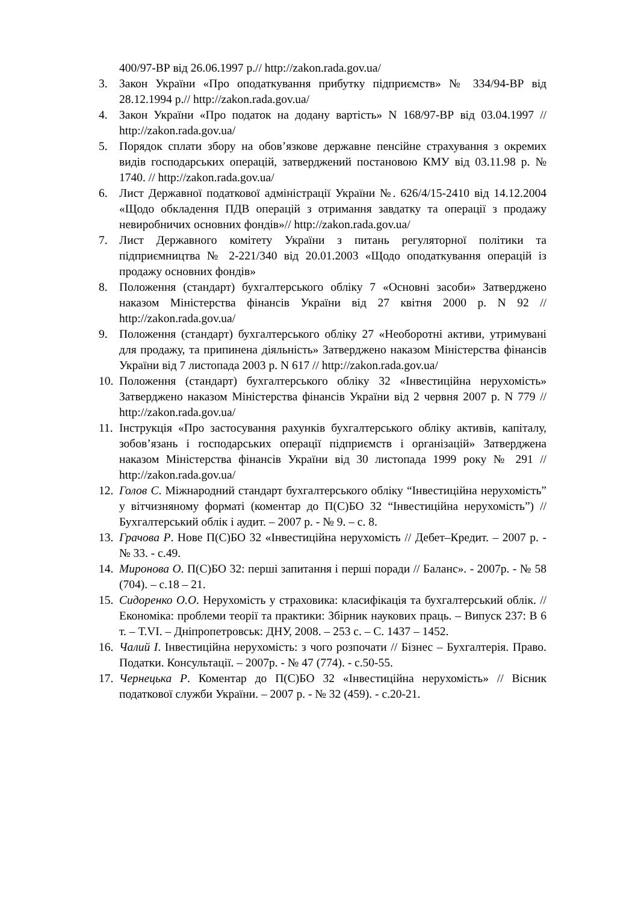400/97-ВР від 26.06.1997 р.// http://zakon.rada.gov.ua/
3. Закон України «Про оподаткування прибутку підприємств» № 334/94-ВР від 28.12.1994 р.// http://zakon.rada.gov.ua/
4. Закон України «Про податок на додану вартість» N 168/97-ВР від 03.04.1997 // http://zakon.rada.gov.ua/
5. Порядок сплати збору на обов’язкове державне пенсійне страхування з окремих видів господарських операцій, затверджений постановою КМУ від 03.11.98 р. № 1740. // http://zakon.rada.gov.ua/
6. Лист Державної податкової адміністрації України №. 626/4/15-2410 від 14.12.2004 «Щодо обкладення ПДВ операцій з отримання завдатку та операції з продажу невиробничих основних фондів»// http://zakon.rada.gov.ua/
7. Лист Державного комітету України з питань регуляторної політики та підприємництва № 2-221/340 від 20.01.2003 «Щодо оподаткування операцій із продажу основних фондів»
8. Положення (стандарт) бухгалтерського обліку 7 «Основні засоби» Затверджено наказом Міністерства фінансів України від 27 квітня 2000 р. N 92 // http://zakon.rada.gov.ua/
9. Положення (стандарт) бухгалтерського обліку 27 «Необоротні активи, утримувані для продажу, та припинена діяльність» Затверджено наказом Міністерства фінансів України від 7 листопада 2003 р. N 617 // http://zakon.rada.gov.ua/
10. Положення (стандарт) бухгалтерського обліку 32 «Інвестиційна нерухомість» Затверджено наказом Міністерства фінансів України від 2 червня 2007 р. N 779 // http://zakon.rada.gov.ua/
11. Інструкція «Про застосування рахунків бухгалтерського обліку активів, капіталу, зобов’язань і господарських операції підприємств і організацій» Затверджена наказом Міністерства фінансів України від 30 листопада 1999 року № 291 // http://zakon.rada.gov.ua/
12. Голов С. Міжнародний стандарт бухгалтерського обліку “Інвестиційна нерухомість” у вітчизняному форматі (коментар до П(С)БО 32 “Інвестиційна нерухомість”) // Бухгалтерський облік і аудит. – 2007 р. - № 9. – с. 8.
13. Грачова Р. Нове П(С)БО 32 «Інвестиційна нерухомість // Дебет–Кредит. – 2007 р. - № 33. - с.49.
14. Миронова О. П(С)БО 32: перші запитання і перші поради // Баланс». - 2007р. - № 58 (704). – с.18 – 21.
15. Сидоренко О.О. Нерухомість у страховика: класифікація та бухгалтерський облік. //Економіка: проблеми теорії та практики: Збірник наукових праць. – Випуск 237: В 6 т. – Т.VI. – Дніпропетровськ: ДНУ, 2008. – 253 с. – С. 1437 – 1452.
16. Чалий І. Інвестиційна нерухомість: з чого розпочати // Бізнес – Бухгалтерія. Право. Податки. Консультації. – 2007р. - № 47 (774). - с.50-55.
17. Чернецька Р. Коментар до П(С)БО 32 «Інвестиційна нерухомість» // Вісник податкової служби України. – 2007 р. - № 32 (459). - с.20-21.